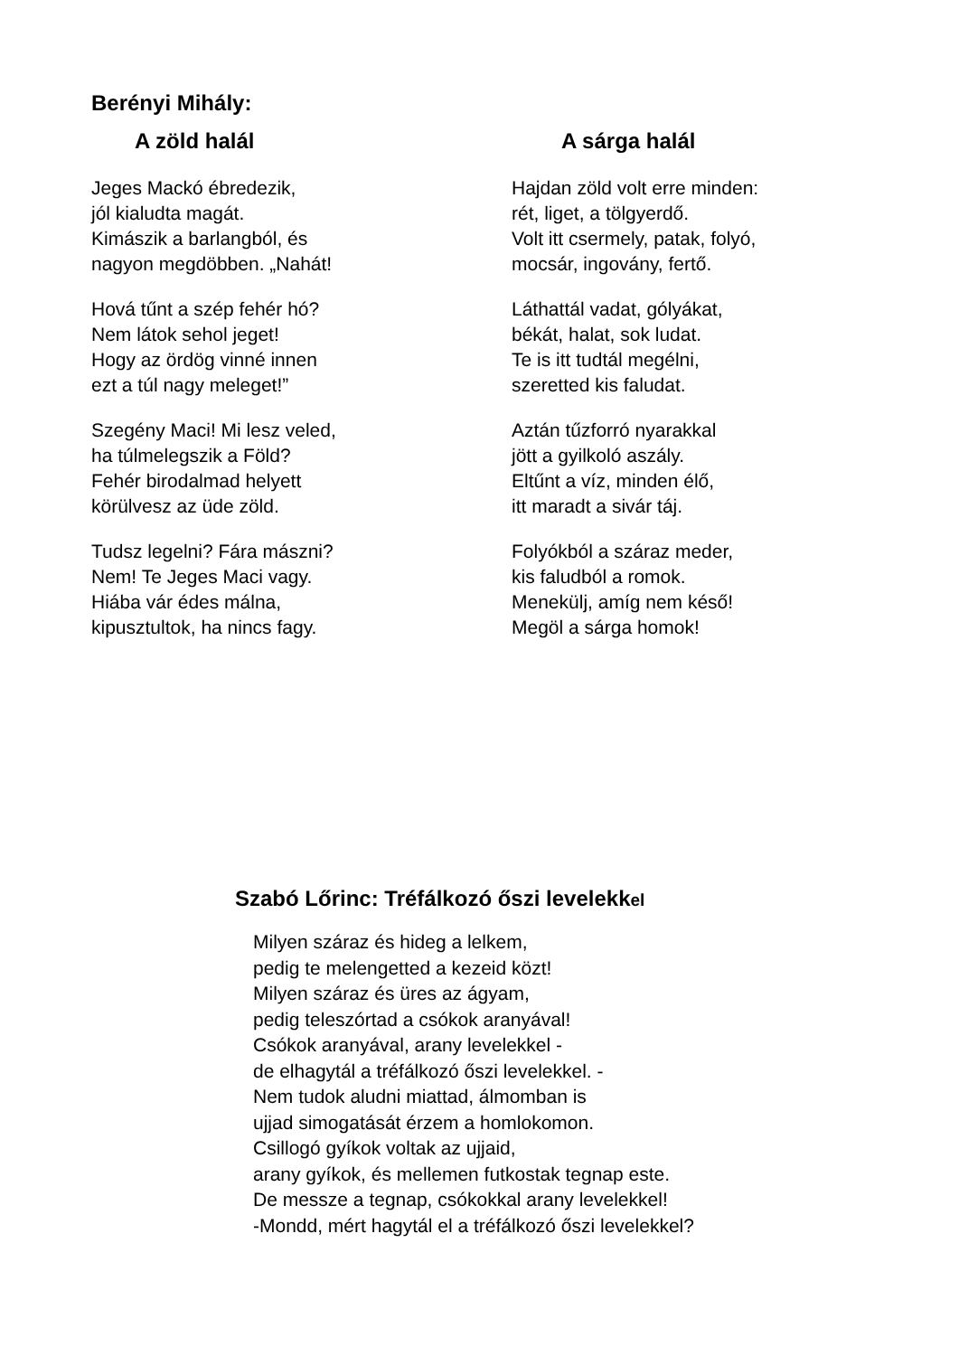Berényi Mihály:
A zöld halál
Jeges Mackó ébredezik,
jól kialudta magát.
Kimászik a barlangból, és
nagyon megdöbben. „Nahát!
Hová tűnt a szép fehér hó?
Nem látok sehol jeget!
Hogy az ördög vinné innen
ezt a túl nagy meleget!”
Szegény Maci! Mi lesz veled,
ha túlmelegszik a Föld?
Fehér birodalmad helyett
körülvesz az üde zöld.
Tudsz legelni? Fára mászni?
Nem! Te Jeges Maci vagy.
Hiába vár édes málna,
kipusztultok, ha nincs fagy.
A sárga halál
Hajdan zöld volt erre minden:
rét, liget, a tölgyerdő.
Volt itt csermely, patak, folyó,
mocsár, ingovány, fertő.
Láthattál vadat, gólyákat,
békát, halat, sok ludat.
Te is itt tudtál megélni,
szeretted kis faludat.
Aztán tűzforró nyarakkal
jött a gyilkoló aszály.
Eltűnt a víz, minden élő,
itt maradt a sivár táj.
Folyókból a száraz meder,
kis faludból a romok.
Menekülj, amíg nem késő!
Megöl a sárga homok!
Szabó Lőrinc: Tréfálkozó őszi levelekkel
Milyen száraz és hideg a lelkem,
pedig te melengetted a kezeid közt!
Milyen száraz és üres az ágyam,
pedig teleszórtad a csókok aranyával!
Csókok aranyával, arany levelekkel -
de elhagytál a tréfálkozó őszi levelekkel. -
Nem tudok aludni miattad, álmomban is
ujjad simogatását érzem a homlokomon.
Csillogó gyíkok voltak az ujjaid,
arany gyíkok, és mellemen futkostak tegnap este.
De messze a tegnap, csókokkal arany levelekkel!
-Mondd, mért hagytál el a tréfálkozó őszi levelekkel?